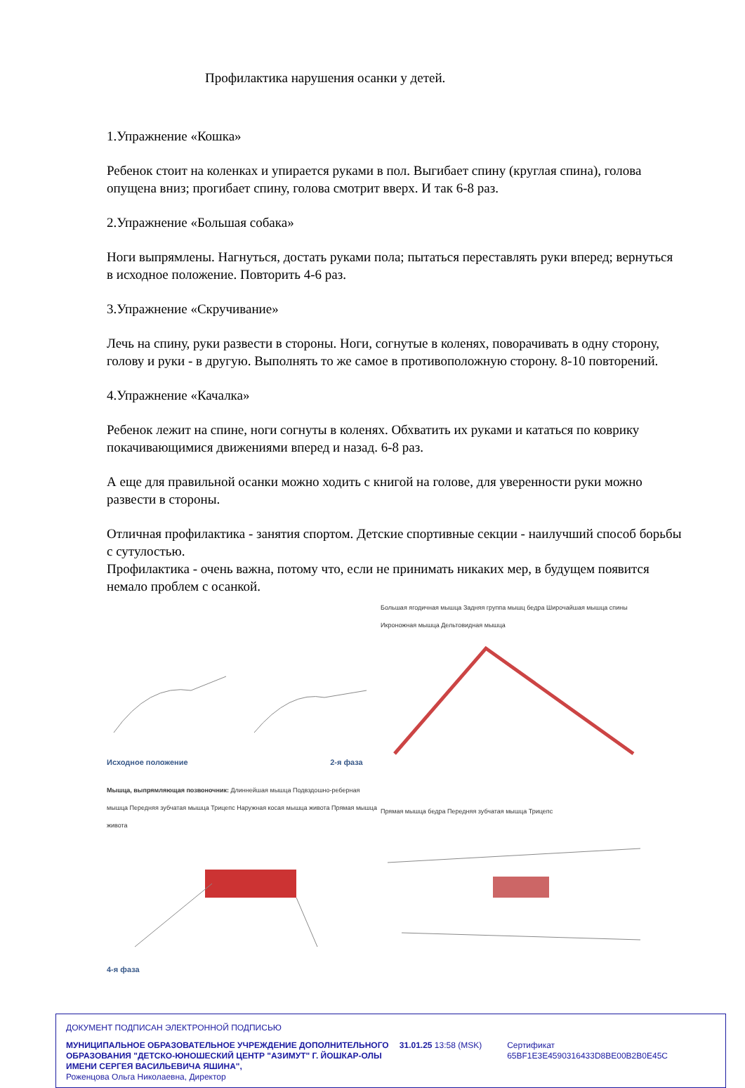Профилактика нарушения осанки у детей.
1.Упражнение «Кошка»
Ребенок стоит на коленках и упирается руками в пол. Выгибает спину (круглая спина), голова опущена вниз; прогибает спину, голова смотрит вверх. И так 6-8 раз.
2.Упражнение «Большая собака»
Ноги выпрямлены. Нагнуться, достать руками пола; пытаться переставлять руки вперед; вернуться в исходное положение. Повторить 4-6 раз.
3.Упражнение «Скручивание»
Лечь на спину, руки развести в стороны. Ноги, согнутые в коленях, поворачивать в одну сторону, голову и руки - в другую. Выполнять то же самое в противоположную сторону. 8-10 повторений.
4.Упражнение «Качалка»
Ребенок лежит на спине, ноги согнуты в коленях. Обхватить их руками и кататься по коврику покачивающимися движениями вперед и назад. 6-8 раз.
А еще для правильной осанки можно ходить с книгой на голове, для уверенности руки можно развести в стороны.
Отличная профилактика - занятия спортом. Детские спортивные секции - наилучший способ борьбы с сутулостью.
Профилактика - очень важна, потому что, если не принимать никаких мер, в будущем появится немало проблем с осанкой.
Исходное положение 2-я фаза
Большая ягодичная мышца Задняя группа мышц бедра Широчайшая мышца спины Икроножная мышца Дельтовидная мышца
Мышца, выпрямляющая позвоночник: Длиннейшая мышца Подвздошно-реберная мышца Передняя зубчатая мышца Трицепс Наружная косая мышца живота Прямая мышца живота4-я фаза
Прямая мышца бедра Передняя зубчатая мышца Трицепс
ДОКУМЕНТ ПОДПИСАН ЭЛЕКТРОННОЙ ПОДПИСЬЮ
МУНИЦИПАЛЬНОЕ ОБРАЗОВАТЕЛЬНОЕ УЧРЕЖДЕНИЕ ДОПОЛНИТЕЛЬНОГО ОБРАЗОВАНИЯ "ДЕТСКО-ЮНОШЕСКИЙ ЦЕНТР "АЗИМУТ" Г. ЙОШКАР-ОЛЫ ИМЕНИ СЕРГЕЯ ВАСИЛЬЕВИЧА ЯШИНА",
Роженцова Ольга Николаевна, Директор
31.01.25 13:58 (MSK) Сертификат 65BF1E3E4590316433D8BE00B2B0E45C